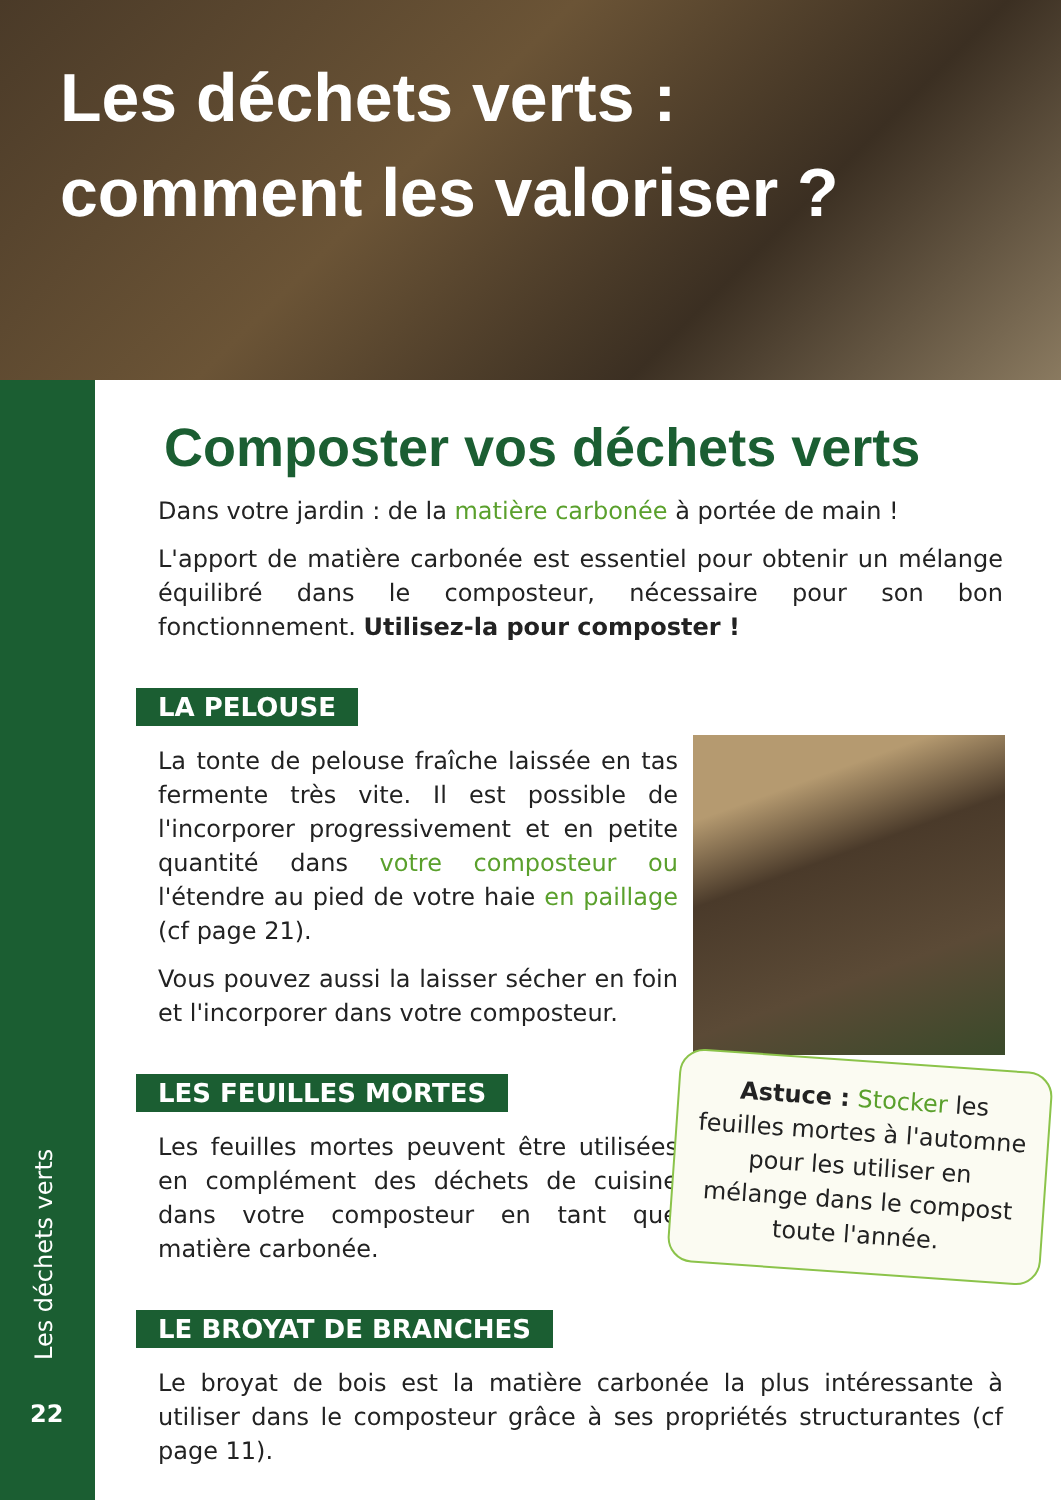Les déchets verts :
comment les valoriser ?
Les déchets verts
22
Composter vos déchets verts
Dans votre jardin : de la matière carbonée à portée de main !
L'apport de matière carbonée est essentiel pour obtenir un mélange équilibré dans le composteur, nécessaire pour son bon fonctionnement. Utilisez-la pour composter !
LA PELOUSE
La tonte de pelouse fraîche laissée en tas fermente très vite. Il est possible de l'incorporer progressivement et en petite quantité dans votre composteur ou l'étendre au pied de votre haie en paillage (cf page 21).
Vous pouvez aussi la laisser sécher en foin et l'incorporer dans votre composteur.
LES FEUILLES MORTES
Les feuilles mortes peuvent être utilisées en complément des déchets de cuisine dans votre composteur en tant que matière carbonée.
LE BROYAT DE BRANCHES
Le broyat de bois est la matière carbonée la plus intéressante à utiliser dans le composteur grâce à ses propriétés structurantes (cf page 11).
Astuce : Stocker les feuilles mortes à l'automne pour les utiliser en mélange dans le compost toute l'année.